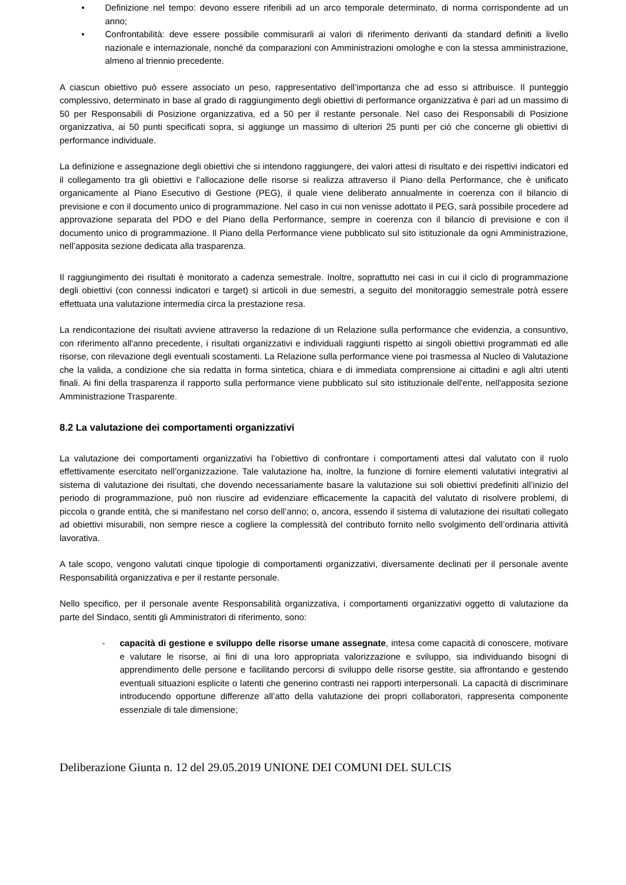• Definizione nel tempo: devono essere riferibili ad un arco temporale determinato, di norma corrispondente ad un anno;
• Confrontabilità: deve essere possibile commisurarli ai valori di riferimento derivanti da standard definiti a livello nazionale e internazionale, nonché da comparazioni con Amministrazioni omologhe e con la stessa amministrazione, almeno al triennio precedente.
A ciascun obiettivo può essere associato un peso, rappresentativo dell’importanza che ad esso si attribuisce. Il punteggio complessivo, determinato in base al grado di raggiungimento degli obiettivi di performance organizzativa è pari ad un massimo di 50 per Responsabili di Posizione organizzativa, ed a 50 per il restante personale. Nel caso dei Responsabili di Posizione organizzativa, ai 50 punti specificati sopra, si aggiunge un massimo di ulteriori 25 punti per ciò che concerne gli obiettivi di performance individuale.
La definizione e assegnazione degli obiettivi che si intendono raggiungere, dei valori attesi di risultato e dei rispettivi indicatori ed il collegamento tra gli obiettivi e l’allocazione delle risorse si realizza attraverso il Piano della Performance, che è unificato organicamente al Piano Esecutivo di Gestione (PEG), il quale viene deliberato annualmente in coerenza con il bilancio di previsione e con il documento unico di programmazione. Nel caso in cui non venisse adottato il PEG, sarà possibile procedere ad approvazione separata del PDO e del Piano della Performance, sempre in coerenza con il bilancio di previsione e con il documento unico di programmazione. Il Piano della Performance viene pubblicato sul sito istituzionale da ogni Amministrazione, nell’apposita sezione dedicata alla trasparenza.
Il raggiungimento dei risultati è monitorato a cadenza semestrale. Inoltre, soprattutto nei casi in cui il ciclo di programmazione degli obiettivi (con connessi indicatori e target) si articoli in due semestri, a seguito del monitoraggio semestrale potrà essere effettuata una valutazione intermedia circa la prestazione resa.
La rendicontazione dei risultati avviene attraverso la redazione di un Relazione sulla performance che evidenzia, a consuntivo, con riferimento all'anno precedente, i risultati organizzativi e individuali raggiunti rispetto ai singoli obiettivi programmati ed alle risorse, con rilevazione degli eventuali scostamenti. La Relazione sulla performance viene poi trasmessa al Nucleo di Valutazione che la valida, a condizione che sia redatta in forma sintetica, chiara e di immediata comprensione ai cittadini e agli altri utenti finali. Ai fini della trasparenza il rapporto sulla performance viene pubblicato sul sito istituzionale dell'ente, nell'apposita sezione Amministrazione Trasparente.
8.2 La valutazione dei comportamenti organizzativi
La valutazione dei comportamenti organizzativi ha l’obiettivo di confrontare i comportamenti attesi dal valutato con il ruolo effettivamente esercitato nell’organizzazione. Tale valutazione ha, inoltre, la funzione di fornire elementi valutativi integrativi al sistema di valutazione dei risultati, che dovendo necessariamente basare la valutazione sui soli obiettivi predefiniti all’inizio del periodo di programmazione, può non riuscire ad evidenziare efficacemente la capacità del valutato di risolvere problemi, di piccola o grande entità, che si manifestano nel corso dell’anno; o, ancora, essendo il sistema di valutazione dei risultati collegato ad obiettivi misurabili, non sempre riesce a cogliere la complessità del contributo fornito nello svolgimento dell’ordinaria attività lavorativa.
A tale scopo, vengono valutati cinque tipologie di comportamenti organizzativi, diversamente declinati per il personale avente Responsabilità organizzativa e per il restante personale.
Nello specifico, per il personale avente Responsabilità organizzativa, i comportamenti organizzativi oggetto di valutazione da parte del Sindaco, sentiti gli Amministratori di riferimento, sono:
- capacità di gestione e sviluppo delle risorse umane assegnate, intesa come capacità di conoscere, motivare e valutare le risorse, ai fini di una loro appropriata valorizzazione e sviluppo, sia individuando bisogni di apprendimento delle persone e facilitando percorsi di sviluppo delle risorse gestite, sia affrontando e gestendo eventuali situazioni esplicite o latenti che generino contrasti nei rapporti interpersonali. La capacità di discriminare introducendo opportune differenze all’atto della valutazione dei propri collaboratori, rappresenta componente essenziale di tale dimensione;
Deliberazione Giunta n. 12 del 29.05.2019 UNIONE DEI COMUNI DEL SULCIS